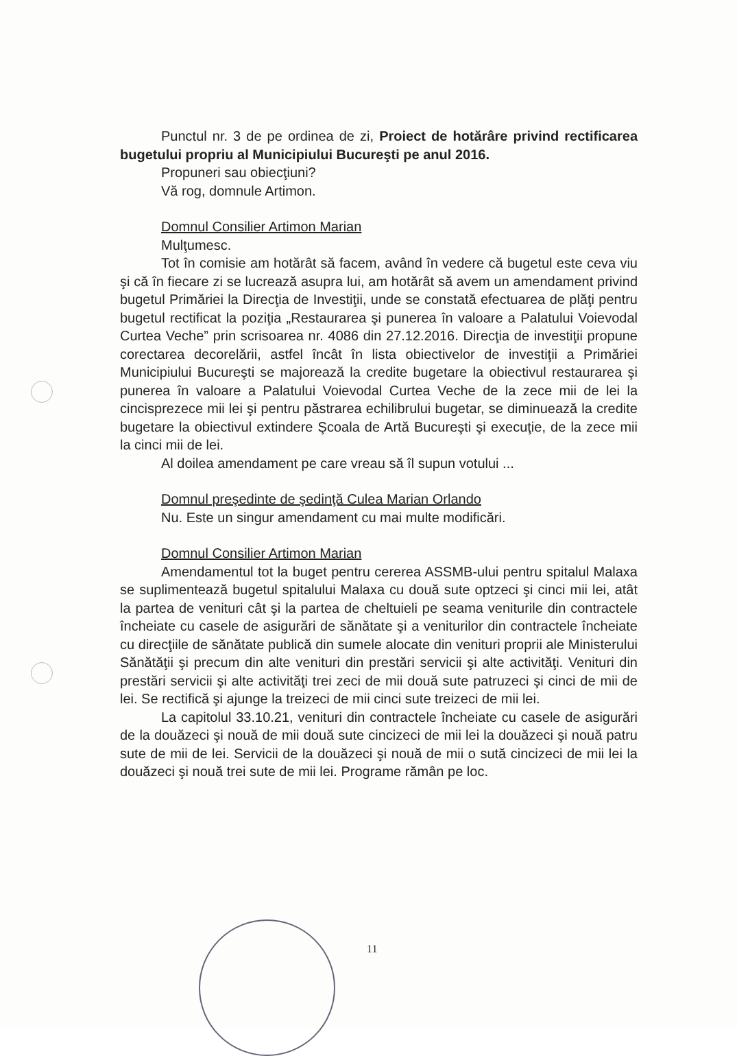Punctul nr. 3 de pe ordinea de zi, Proiect de hotărâre privind rectificarea bugetului propriu al Municipiului Bucureşti pe anul 2016.
Propuneri sau obiecţiuni?
Vă rog, domnule Artimon.
Domnul Consilier Artimon Marian
Mulţumesc.
Tot în comisie am hotărât să facem, având în vedere că bugetul este ceva viu şi că în fiecare zi se lucrează asupra lui, am hotărât să avem un amendament privind bugetul Primăriei la Direcţia de Investiţii, unde se constată efectuarea de plăţi pentru bugetul rectificat la poziţia „Restaurarea şi punerea în valoare a Palatului Voievodal Curtea Veche” prin scrisoarea nr. 4086 din 27.12.2016. Direcţia de investiţii propune corectarea decorelării, astfel încât în lista obiectivelor de investiţii a Primăriei Municipiului Bucureşti se majorează la credite bugetare la obiectivul restaurarea şi punerea în valoare a Palatului Voievodal Curtea Veche de la zece mii de lei la cincisprezece mii lei şi pentru păstrarea echilibrului bugetar, se diminuează la credite bugetare la obiectivul extindere Şcoala de Artă Bucureşti şi execuţie, de la zece mii la cinci mii de lei.
Al doilea amendament pe care vreau să îl supun votului ...
Domnul preşedinte de şedinţă Culea Marian Orlando
Nu. Este un singur amendament cu mai multe modificări.
Domnul Consilier Artimon Marian
Amendamentul tot la buget pentru cererea ASSMB-ului pentru spitalul Malaxa se suplimentează bugetul spitalului Malaxa cu două sute optzeci şi cinci mii lei, atât la partea de venituri cât şi la partea de cheltuieli pe seama veniturile din contractele încheiate cu casele de asigurări de sănătate şi a veniturilor din contractele încheiate cu direcţiile de sănătate publică din sumele alocate din venituri proprii ale Ministerului Sănătăţii şi precum din alte venituri din prestări servicii şi alte activităţi. Venituri din prestări servicii şi alte activităţi trei zeci de mii două sute patruzeci şi cinci de mii de lei. Se rectifică şi ajunge la treizeci de mii cinci sute treizeci de mii lei.
La capitolul 33.10.21, venituri din contractele încheiate cu casele de asigurări de la douăzeci şi nouă de mii două sute cincizeci de mii lei la douăzeci şi nouă patru sute de mii de lei. Servicii de la douăzeci şi nouă de mii o sută cincizeci de mii lei la douăzeci şi nouă trei sute de mii lei. Programe rămân pe loc.
11